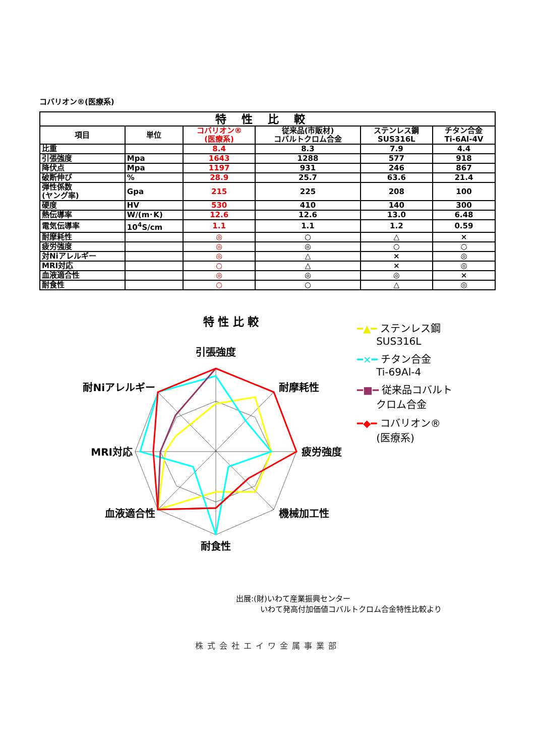コバリオン®(医療系)
| 特性比較 | | | | | |
| --- | --- | --- | --- | --- | --- |
| 項目 | 単位 | コバリオン® (医療系) | 従来品(市販材) コバルトクロム合金 | ステンレス鋼 SUS316L | チタン合金 Ti-6Al-4V |
| 比重 | | 8.4 | 8.3 | 7.9 | 4.4 |
| 引張強度 | Mpa | 1643 | 1288 | 577 | 918 |
| 降伏点 | Mpa | 1197 | 931 | 246 | 867 |
| 破断伸び | % | 28.9 | 25.7 | 63.6 | 21.4 |
| 弾性係数 (ヤング率) | Gpa | 215 | 225 | 208 | 100 |
| 硬度 | HV | 530 | 410 | 140 | 300 |
| 熱伝導率 | W/(m･K) | 12.6 | 12.6 | 13.0 | 6.48 |
| 電気伝導率 | 10<sup>4</sup>S/cm | 1.1 | 1.1 | 1.2 | 0.59 |
| 耐摩耗性 | | ◎ | ○ | △ | × |
| 疲労強度 | | ◎ | ◎ | ○ | ○ |
| 対Niアレルギー | | ◎ | △ | × | ◎ |
| MRI対応 | | ○ | △ | × | ◎ |
| 血液適合性 | | ◎ | ◎ | ◎ | × |
| 耐食性 | | ○ | ○ | △ | ◎ |
特 性 比 較
引張強度
耐摩耗性
疲労強度
機械加工性
耐食性
血液適合性
MRI対応
耐Niアレルギー
━▲━ ステンレス鋼
SUS316L
━×━ チタン合金
Ti-69Al-4
━■━ 従来品コバルト
クロム合金
━◆━ コバリオン®
(医療系)
出展:(財)いわて産業振興センター
いわて発高付加価値コバルトクロム合金特性比較より
株式会社エイワ金属事業部